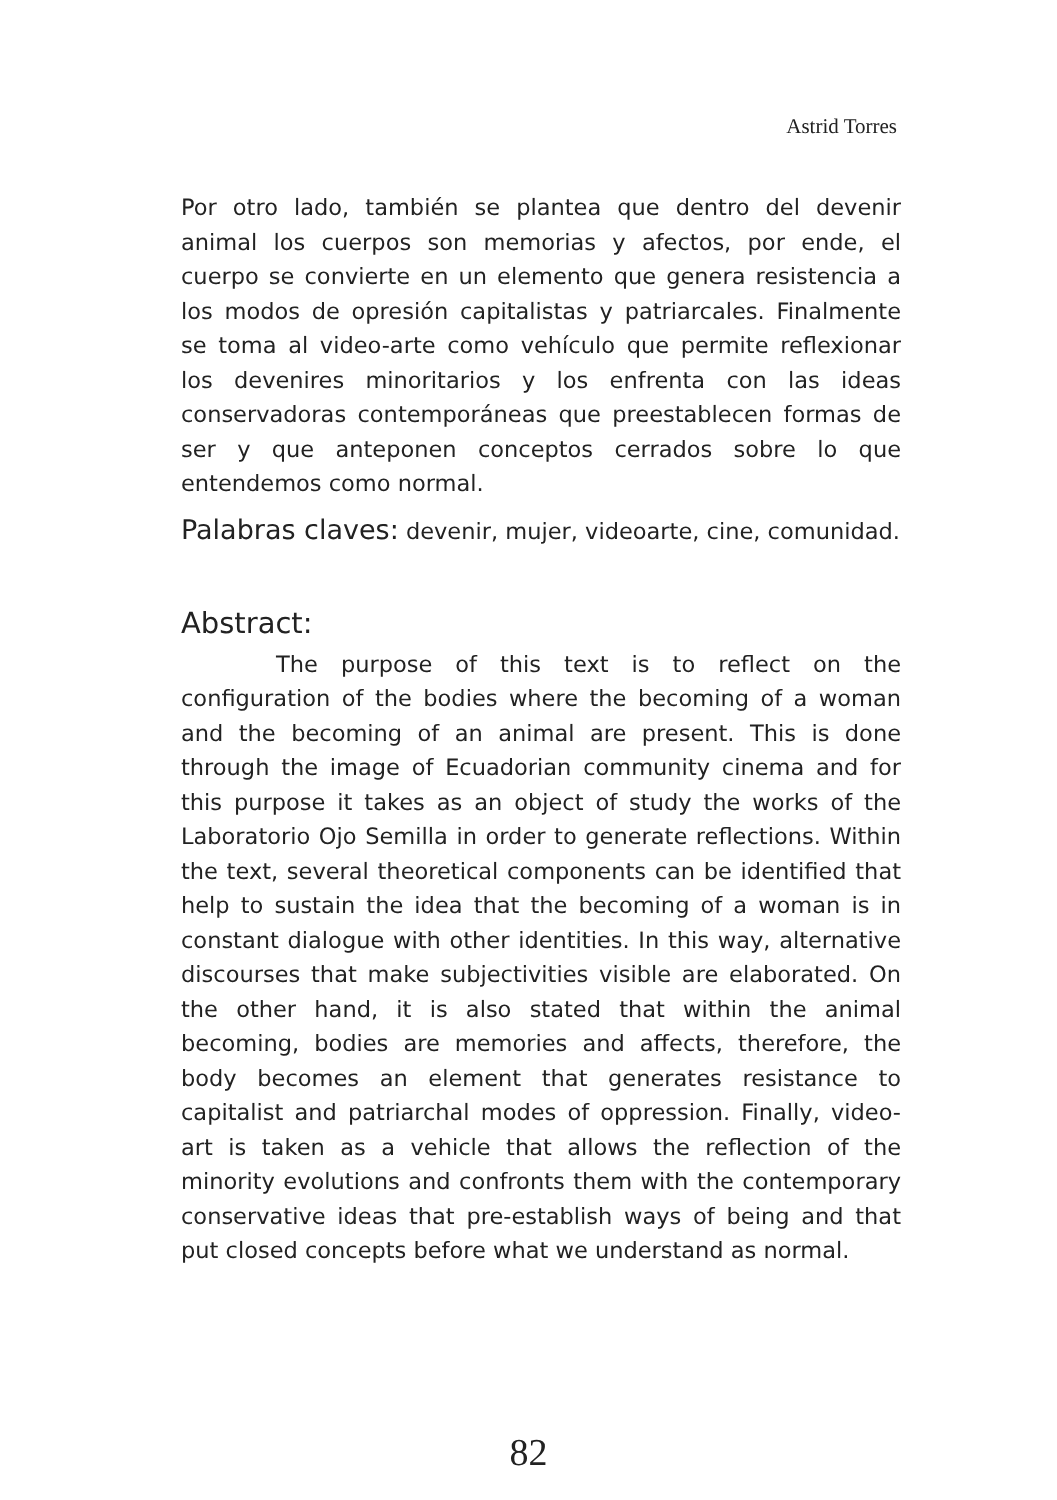Astrid Torres
Por otro lado, también se plantea que dentro del devenir animal los cuerpos son memorias y afectos, por ende, el cuerpo se convierte en un elemento que genera resistencia a los modos de opresión capitalistas y patriarcales. Finalmente se toma al video-arte como vehículo que permite reflexionar los devenires minoritarios y los enfrenta con las ideas conservadoras contemporáneas que preestablecen formas de ser y que anteponen conceptos cerrados sobre lo que entendemos como normal.
Palabras claves: devenir, mujer, videoarte, cine, comunidad.
Abstract:
The purpose of this text is to reflect on the configuration of the bodies where the becoming of a woman and the becoming of an animal are present. This is done through the image of Ecuadorian community cinema and for this purpose it takes as an object of study the works of the Laboratorio Ojo Semilla in order to generate reflections. Within the text, several theoretical components can be identified that help to sustain the idea that the becoming of a woman is in constant dialogue with other identities. In this way, alternative discourses that make subjectivities visible are elaborated. On the other hand, it is also stated that within the animal becoming, bodies are memories and affects, therefore, the body becomes an element that generates resistance to capitalist and patriarchal modes of oppression. Finally, video-art is taken as a vehicle that allows the reflection of the minority evolutions and confronts them with the contemporary conservative ideas that pre-establish ways of being and that put closed concepts before what we understand as normal.
82